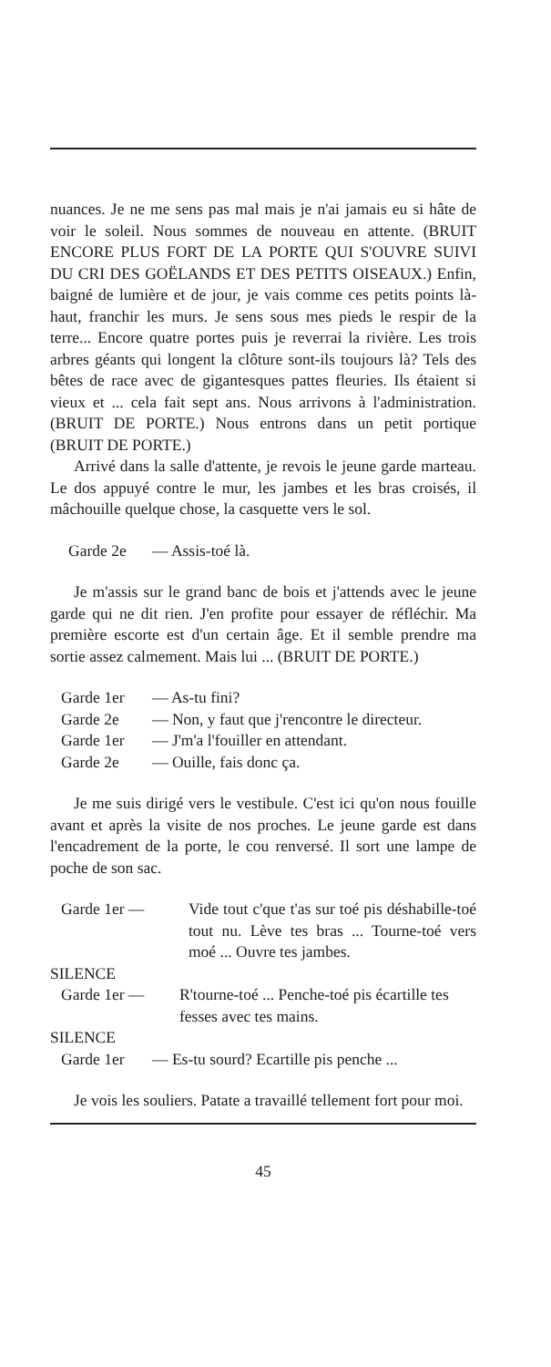nuances. Je ne me sens pas mal mais je n'ai jamais eu si hâte de voir le soleil. Nous sommes de nouveau en attente. (BRUIT ENCORE PLUS FORT DE LA PORTE QUI S'OUVRE SUIVI DU CRI DES GOËLANDS ET DES PETITS OISEAUX.) Enfin, baigné de lumière et de jour, je vais comme ces petits points là-haut, franchir les murs. Je sens sous mes pieds le respir de la terre... Encore quatre portes puis je reverrai la rivière. Les trois arbres géants qui longent la clôture sont-ils toujours là? Tels des bêtes de race avec de gigantesques pattes fleuries. Ils étaient si vieux et ... cela fait sept ans. Nous arrivons à l'administration. (BRUIT DE PORTE.) Nous entrons dans un petit portique (BRUIT DE PORTE.)
Arrivé dans la salle d'attente, je revois le jeune garde marteau. Le dos appuyé contre le mur, les jambes et les bras croisés, il mâchouille quelque chose, la casquette vers le sol.
Garde 2e — Assis-toé là.
Je m'assis sur le grand banc de bois et j'attends avec le jeune garde qui ne dit rien. J'en profite pour essayer de réfléchir. Ma première escorte est d'un certain âge. Et il semble prendre ma sortie assez calmement. Mais lui ... (BRUIT DE PORTE.)
Garde 1er — As-tu fini?
Garde 2e — Non, y faut que j'rencontre le directeur.
Garde 1er — J'm'a l'fouiller en attendant.
Garde 2e — Ouille, fais donc ça.
Je me suis dirigé vers le vestibule. C'est ici qu'on nous fouille avant et après la visite de nos proches. Le jeune garde est dans l'encadrement de la porte, le cou renversé. Il sort une lampe de poche de son sac.
Garde 1er — Vide tout c'que t'as sur toé pis déshabille-toé tout nu. Lève tes bras ... Tourne-toé vers moé ... Ouvre tes jambes.
SILENCE
Garde 1er — R'tourne-toé ... Penche-toé pis écartille tes fesses avec tes mains.
SILENCE
Garde 1er — Es-tu sourd? Ecartille pis penche ...
Je vois les souliers. Patate a travaillé tellement fort pour moi.
45